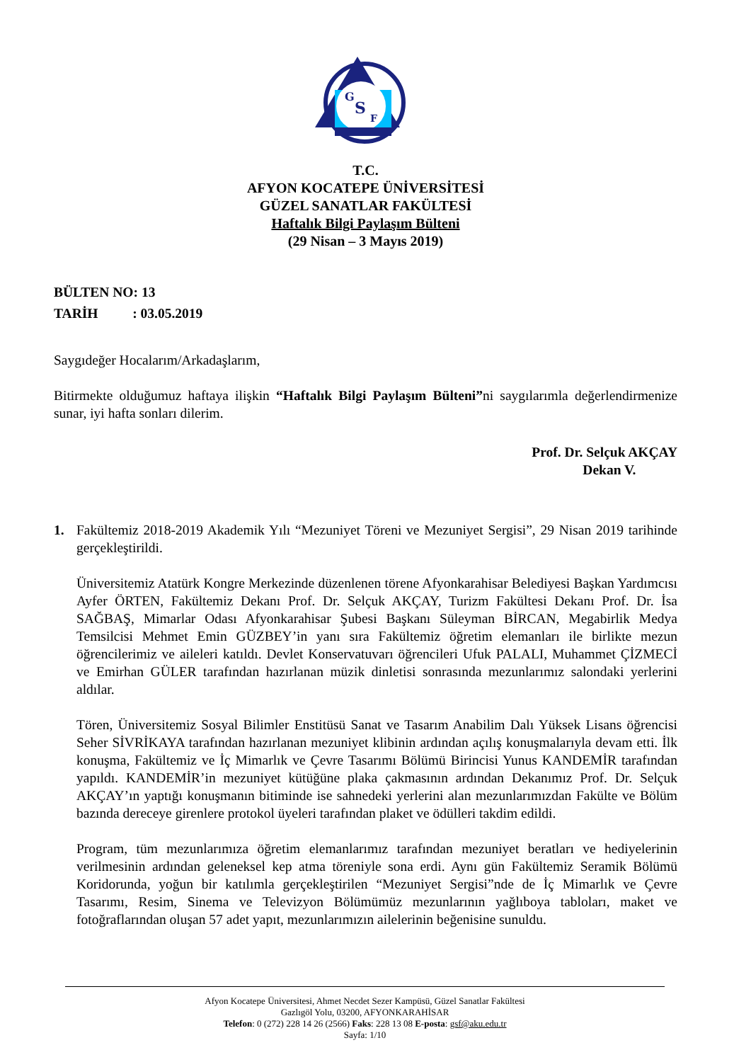G
S
F
T.C.
AFYON KOCATEPE ÜNİVERSİTESİ
GÜZEL SANATLAR FAKÜLTESİ
Haftalık Bilgi Paylaşım Bülteni
(29 Nisan – 3 Mayıs 2019)
BÜLTEN NO: 13
TARİH : 03.05.2019
Saygıdeğer Hocalarım/Arkadaşlarım,
Bitirmekte olduğumuz haftaya ilişkin “Haftalık Bilgi Paylaşım Bülteni”ni saygılarımla değerlendirmenize sunar, iyi hafta sonları dilerim.
Prof. Dr. Selçuk AKÇAY
Dekan V.
1. Fakültemiz 2018-2019 Akademik Yılı “Mezuniyet Töreni ve Mezuniyet Sergisi”, 29 Nisan 2019 tarihinde gerçekleştirildi.
Üniversitemiz Atatürk Kongre Merkezinde düzenlenen törene Afyonkarahisar Belediyesi Başkan Yardımcısı Ayfer ÖRTEN, Fakültemiz Dekanı Prof. Dr. Selçuk AKÇAY, Turizm Fakültesi Dekanı Prof. Dr. İsa SAĞBAŞ, Mimarlar Odası Afyonkarahisar Şubesi Başkanı Süleyman BİRCAN, Megabirlik Medya Temsilcisi Mehmet Emin GÜZBEY’in yanı sıra Fakültemiz öğretim elemanları ile birlikte mezun öğrencilerimiz ve aileleri katıldı. Devlet Konservatuvarı öğrencileri Ufuk PALALI, Muhammet ÇİZMECİ ve Emirhan GÜLER tarafından hazırlanan müzik dinletisi sonrasında mezunlarımız salondaki yerlerini aldılar.
Tören, Üniversitemiz Sosyal Bilimler Enstitüsü Sanat ve Tasarım Anabilim Dalı Yüksek Lisans öğrencisi Seher SİVRİKAYA tarafından hazırlanan mezuniyet klibinin ardından açılış konuşmalarıyla devam etti. İlk konuşma, Fakültemiz ve İç Mimarlık ve Çevre Tasarımı Bölümü Birincisi Yunus KANDEMİR tarafından yapıldı. KANDEMİR’in mezuniyet kütüğüne plaka çakmasının ardından Dekanımız Prof. Dr. Selçuk AKÇAY’ın yaptığı konuşmanın bitiminde ise sahnedeki yerlerini alan mezunlarımızdan Fakülte ve Bölüm bazında dereceye girenlere protokol üyeleri tarafından plaket ve ödülleri takdim edildi.
Program, tüm mezunlarımıza öğretim elemanlarımız tarafından mezuniyet beratları ve hediyelerinin verilmesinin ardından geleneksel kep atma töreniyle sona erdi. Aynı gün Fakültemiz Seramik Bölümü Koridorunda, yoğun bir katılımla gerçekleştirilen “Mezuniyet Sergisi”nde de İç Mimarlık ve Çevre Tasarımı, Resim, Sinema ve Televizyon Bölümümüz mezunlarının yağlıboya tabloları, maket ve fotoğraflarından oluşan 57 adet yapıt, mezunlarımızın ailelerinin beğenisine sunuldu.
Afyon Kocatepe Üniversitesi, Ahmet Necdet Sezer Kampüsü, Güzel Sanatlar Fakültesi
Gazlıgöl Yolu, 03200, AFYONKARAHİSAR
Telefon: 0 (272) 228 14 26 (2566) Faks: 228 13 08 E-posta: gsf@aku.edu.tr
Sayfa: 1/10